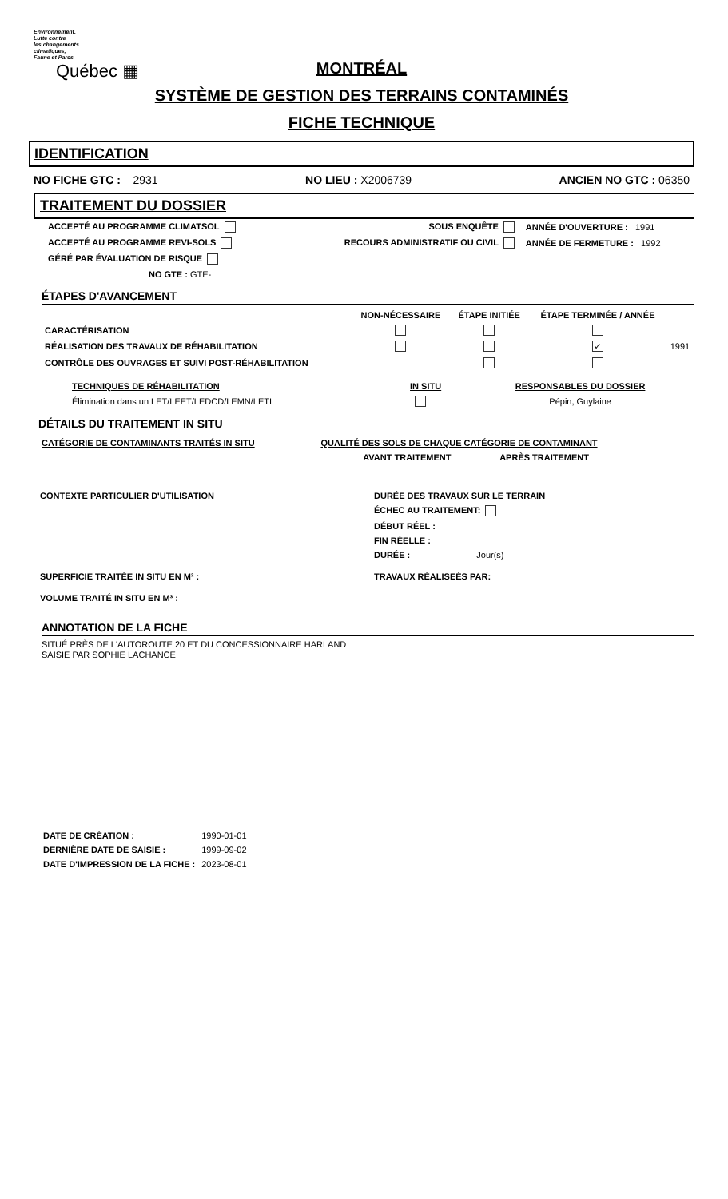Environnement,
Lutte contre
les changements
climatiques,
Faune et Parcs
Québec ▦
MONTRÉAL
SYSTÈME DE GESTION DES TERRAINS CONTAMINÉS
FICHE TECHNIQUE
IDENTIFICATION
NO FICHE GTC : 2931 NO LIEU : X2006739 ANCIEN NO GTC : 06350
TRAITEMENT DU DOSSIER
| ACCEPTÉ AU PROGRAMME CLIMATSOL | SOUS ENQUÊTE | ANNÉE D'OUVERTURE : 1991 |
| ACCEPTÉ AU PROGRAMME REVI-SOLS | RECOURS ADMINISTRATIF OU CIVIL | ANNÉE DE FERMETURE : 1992 |
| GÉRÉ PAR ÉVALUATION DE RISQUE | | |
| NO GTE : GTE- | | |
ÉTAPES D'AVANCEMENT
| | NON-NÉCESSAIRE | ÉTAPE INITIÉE | ÉTAPE TERMINÉE / ANNÉE | |
| --- | --- | --- | --- | --- |
| CARACTÉRISATION | | | | |
| RÉALISATION DES TRAVAUX DE RÉHABILITATION | | | ✓ | 1991 |
| CONTRÔLE DES OUVRAGES ET SUIVI POST-RÉHABILITATION | | | | |
| TECHNIQUES DE RÉHABILITATION | IN SITU | RESPONSABLES DU DOSSIER |
| Élimination dans un LET/LEET/LEDCD/LEMN/LETI | | Pépin, Guylaine |
DÉTAILS DU TRAITEMENT IN SITU
| CATÉGORIE DE CONTAMINANTS TRAITÉS IN SITU | QUALITÉ DES SOLS DE CHAQUE CATÉGORIE DE CONTAMINANT | |
| | AVANT TRAITEMENT | APRÈS TRAITEMENT |
| CONTEXTE PARTICULIER D'UTILISATION | DURÉE DES TRAVAUX SUR LE TERRAIN |
| | ÉCHEC AU TRAITEMENT: |
| | DÉBUT RÉEL : |
| | FIN RÉELLE : |
| | DURÉE : Jour(s) |
| SUPERFICIE TRAITÉE IN SITU EN M² : | TRAVAUX RÉALISEÉS PAR: |
| VOLUME TRAITÉ IN SITU EN M³ : | |
ANNOTATION DE LA FICHE
SITUÉ PRÈS DE L'AUTOROUTE 20 ET DU CONCESSIONNAIRE HARLAND
SAISIE PAR SOPHIE LACHANCE
| DATE DE CRÉATION : | 1990-01-01 |
| DERNIÈRE DATE DE SAISIE : | 1999-09-02 |
| DATE D'IMPRESSION DE LA FICHE : | 2023-08-01 |